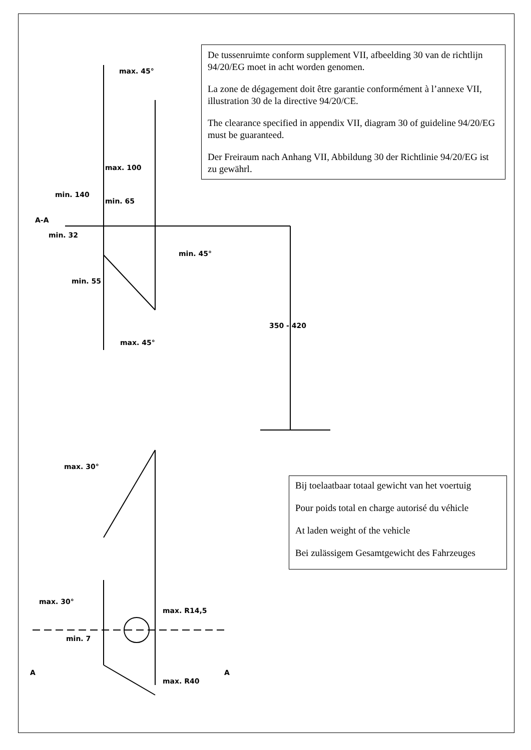max. 45°
max. 100
min. 140
min. 65
min. 32
min. 45°
min. 55
max. 45°
350 - 420
max. 30°
max. 30°
max. R14,5
min. 7
max. R40
A-A
A
A
De tussenruimte conform supplement VII, afbeelding 30 van de richtlijn 94/20/EG moet in acht worden genomen.
La zone de dégagement doit être garantie conformément à l’annexe VII, illustration 30 de la directive 94/20/CE.
The clearance specified in appendix VII, diagram 30 of guideline 94/20/EG must be guaranteed.
Der Freiraum nach Anhang VII, Abbildung 30 der Richtlinie 94/20/EG ist zu gewährl.
Bij toelaatbaar totaal gewicht van het voertuig
Pour poids total en charge autorisé du véhicle
At laden weight of the vehicle
Bei zulässigem Gesamtgewicht des Fahrzeuges